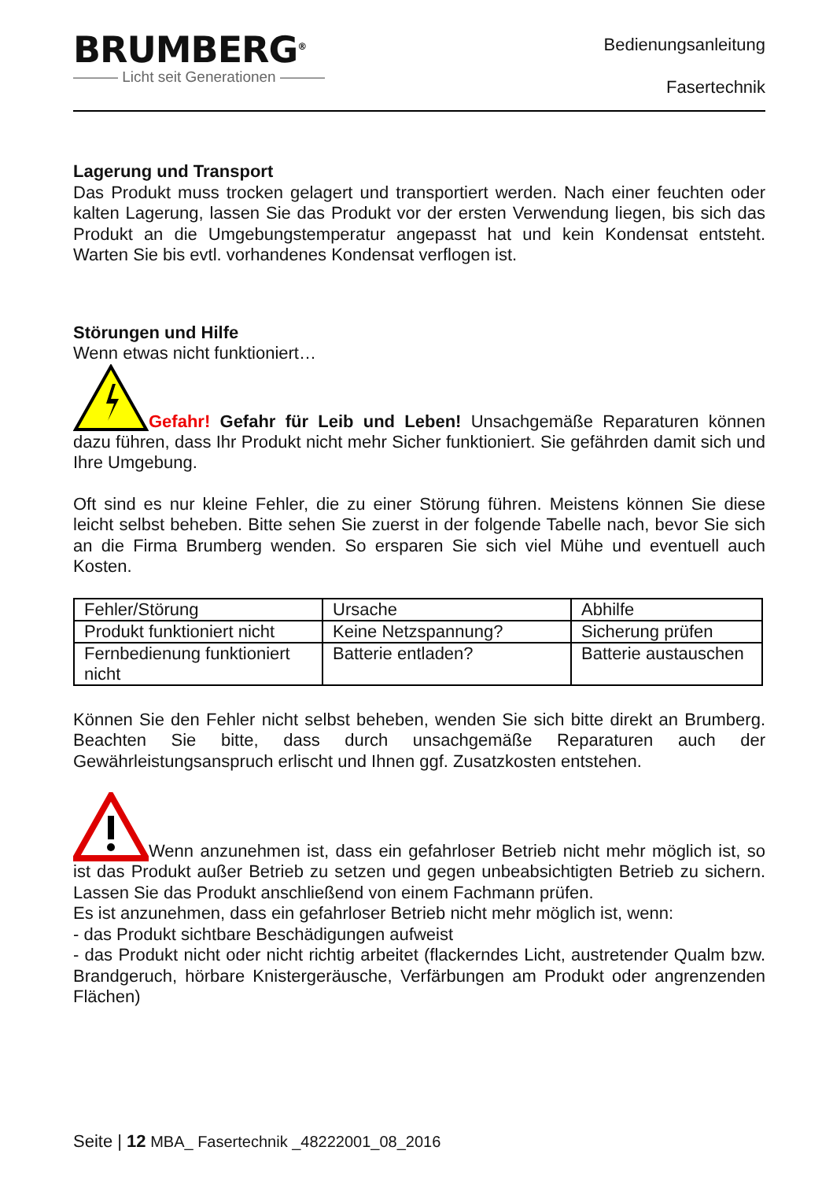BRUMBERG<sup>®</sup>
——— Licht seit Generationen ———
Bedienungsanleitung
Fasertechnik
Lagerung und Transport
Das Produkt muss trocken gelagert und transportiert werden. Nach einer feuchten oder kalten Lagerung, lassen Sie das Produkt vor der ersten Verwendung liegen, bis sich das Produkt an die Umgebungstemperatur angepasst hat und kein Kondensat entsteht. Warten Sie bis evtl. vorhandenes Kondensat verflogen ist.
Störungen und Hilfe
Wenn etwas nicht funktioniert…
Gefahr! Gefahr für Leib und Leben! Unsachgemäße Reparaturen können dazu führen, dass Ihr Produkt nicht mehr Sicher funktioniert. Sie gefährden damit sich und Ihre Umgebung.
Oft sind es nur kleine Fehler, die zu einer Störung führen. Meistens können Sie diese leicht selbst beheben. Bitte sehen Sie zuerst in der folgende Tabelle nach, bevor Sie sich an die Firma Brumberg wenden. So ersparen Sie sich viel Mühe und eventuell auch Kosten.
| Fehler/Störung | Ursache | Abhilfe |
| Produkt funktioniert nicht | Keine Netzspannung? | Sicherung prüfen |
| Fernbedienung funktioniert nicht | Batterie entladen? | Batterie austauschen |
Können Sie den Fehler nicht selbst beheben, wenden Sie sich bitte direkt an Brumberg. Beachten Sie bitte, dass durch unsachgemäße Reparaturen auch der Gewährleistungsanspruch erlischt und Ihnen ggf. Zusatzkosten entstehen.
Wenn anzunehmen ist, dass ein gefahrloser Betrieb nicht mehr möglich ist, so ist das Produkt außer Betrieb zu setzen und gegen unbeabsichtigten Betrieb zu sichern. Lassen Sie das Produkt anschließend von einem Fachmann prüfen.
Es ist anzunehmen, dass ein gefahrloser Betrieb nicht mehr möglich ist, wenn:
- das Produkt sichtbare Beschädigungen aufweist
- das Produkt nicht oder nicht richtig arbeitet (flackerndes Licht, austretender Qualm bzw. Brandgeruch, hörbare Knistergeräusche, Verfärbungen am Produkt oder angrenzenden Flächen)
Seite | 12 MBA_ Fasertechnik _48222001_08_2016